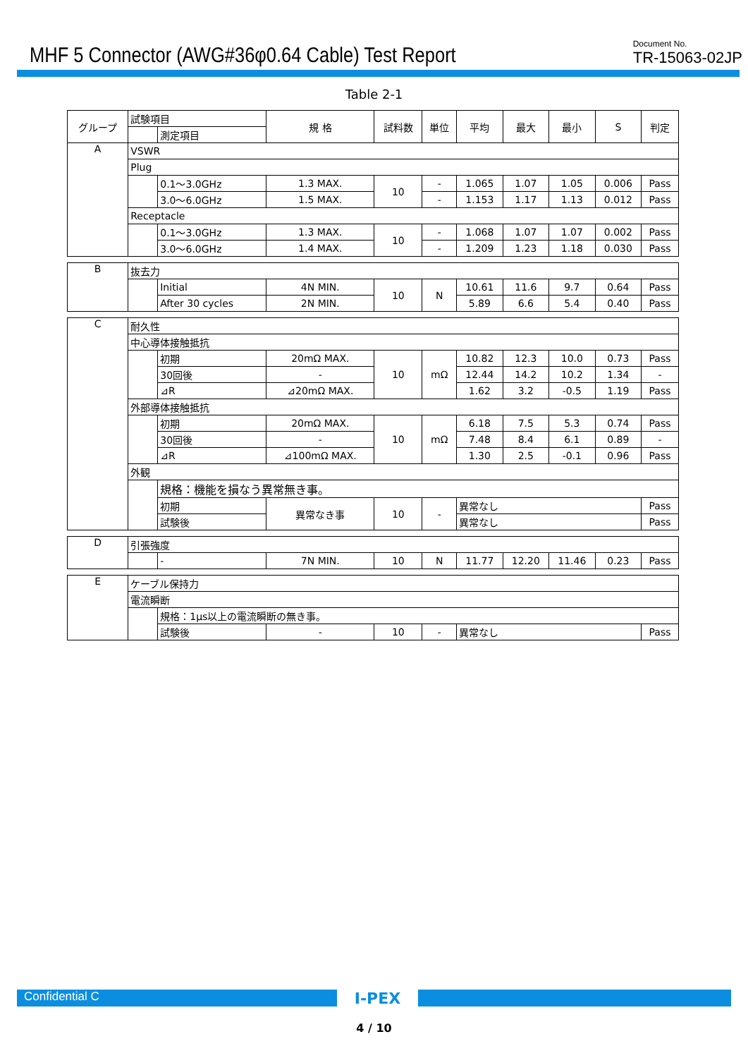MHF 5 Connector (AWG#36φ0.64 Cable) Test Report
Document No.
TR-15063-02JP
Table 2-1
| グループ | 試験項目 | | 規 格 | 試料数 | 単位 | 平均 | 最大 | 最小 | S | 判定 |
| | | 測定項目 | | | | | | | | |
| A | VSWR | | | | | | | | | |
| | Plug | | | | | | | | | |
| | | 0.1～3.0GHz | 1.3 MAX. | 10 | - | 1.065 | 1.07 | 1.05 | 0.006 | Pass |
| | | 3.0～6.0GHz | 1.5 MAX. | | - | 1.153 | 1.17 | 1.13 | 0.012 | Pass |
| | Receptacle | | | | | | | | | |
| | | 0.1～3.0GHz | 1.3 MAX. | 10 | - | 1.068 | 1.07 | 1.07 | 0.002 | Pass |
| | | 3.0～6.0GHz | 1.4 MAX. | | - | 1.209 | 1.23 | 1.18 | 0.030 | Pass |
| B | 抜去力 | | | | | | | | | |
| | | Initial | 4N MIN. | 10 | N | 10.61 | 11.6 | 9.7 | 0.64 | Pass |
| | | After 30 cycles | 2N MIN. | | | 5.89 | 6.6 | 5.4 | 0.40 | Pass |
| C | 耐久性 | | | | | | | | | |
| | 中心導体接触抵抗 | | | | | | | | | |
| | | 初期 | 20mΩ MAX. | 10 | mΩ | 10.82 | 12.3 | 10.0 | 0.73 | Pass |
| | | 30回後 | - | | | 12.44 | 14.2 | 10.2 | 1.34 | - |
| | | ⊿R | ⊿20mΩ MAX. | | | 1.62 | 3.2 | -0.5 | 1.19 | Pass |
| | 外部導体接触抵抗 | | | | | | | | | |
| | | 初期 | 20mΩ MAX. | 10 | mΩ | 6.18 | 7.5 | 5.3 | 0.74 | Pass |
| | | 30回後 | - | | | 7.48 | 8.4 | 6.1 | 0.89 | - |
| | | ⊿R | ⊿100mΩ MAX. | | | 1.30 | 2.5 | -0.1 | 0.96 | Pass |
| | 外観 | | | | | | | | | |
| | | 規格：機能を損なう異常無き事。 | | | | | | | | |
| | | 初期 | 異常なき事 | 10 | - | 異常なし | | | | Pass |
| | | 試験後 | | | | 異常なし | | | | Pass |
| D | 引張強度 | | | | | | | | | |
| | | - | 7N MIN. | 10 | N | 11.77 | 12.20 | 11.46 | 0.23 | Pass |
| E | ケーブル保持力 | | | | | | | | | |
| | 電流瞬断 | | | | | | | | | |
| | | 規格：1μs以上の電流瞬断の無き事。 | | | | | | | | |
| | | 試験後 | - | 10 | - | 異常なし | | | | Pass |
Confidential C
I-PEX
4 / 10